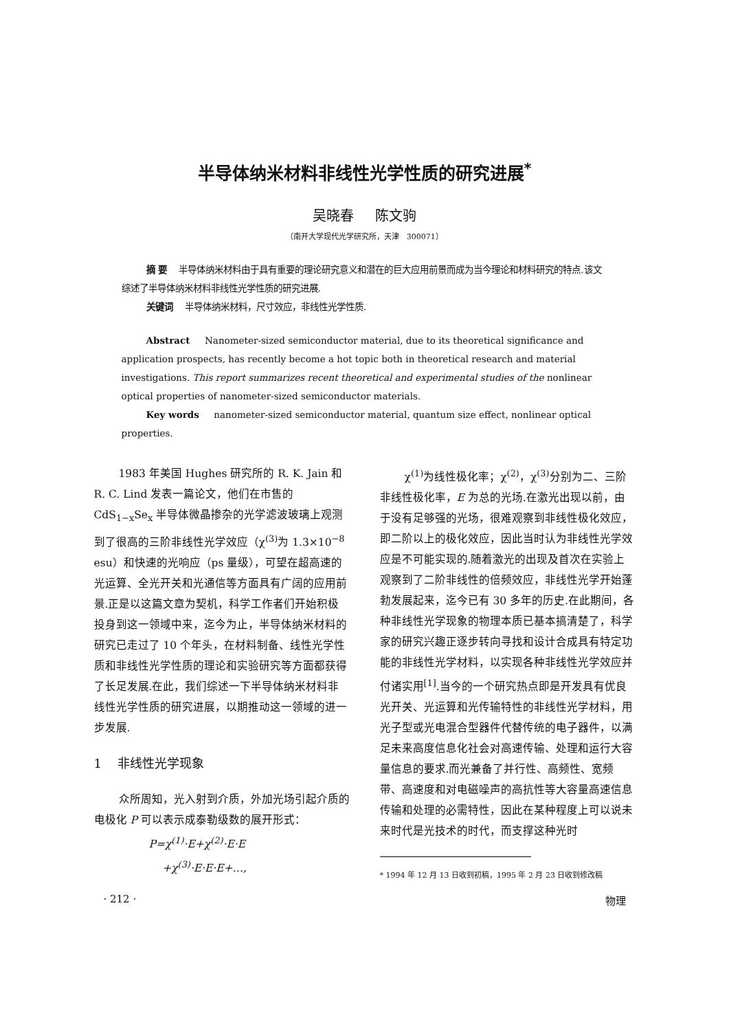半导体纳米材料非线性光学性质的研究进展<sup>*</sup>
吴晓春 陈文驹
（南开大学现代光学研究所，天津 300071）
摘 要 半导体纳米材料由于具有重要的理论研究意义和潜在的巨大应用前景而成为当今理论和材料研究的特点.该文综述了半导体纳米材料非线性光学性质的研究进展.
关键词 半导体纳米材料，尺寸效应，非线性光学性质.
Abstract Nanometer-sized semiconductor material, due to its theoretical significance and application prospects, has recently become a hot topic both in theoretical research and material investigations. This report summarizes recent theoretical and experimental studies of the nonlinear optical properties of nanometer-sized semiconductor materials.
Key words nanometer-sized semiconductor material, quantum size effect, nonlinear optical properties.
1983 年美国 Hughes 研究所的 R. K. Jain 和 R. C. Lind 发表一篇论文，他们在市售的 CdS<sub>1−x</sub>Se<sub>x</sub> 半导体微晶掺杂的光学滤波玻璃上观测到了很高的三阶非线性光学效应（χ<sup>(3)</sup>为 1.3×10<sup>−8</sup> esu）和快速的光响应（ps 量级），可望在超高速的光运算、全光开关和光通信等方面具有广阔的应用前景.正是以这篇文章为契机，科学工作者们开始积极投身到这一领域中来，迄今为止，半导体纳米材料的研究已走过了 10 个年头，在材料制备、线性光学性质和非线性光学性质的理论和实验研究等方面都获得了长足发展.在此，我们综述一下半导体纳米材料非线性光学性质的研究进展，以期推动这一领域的进一步发展.
1 非线性光学现象
众所周知，光入射到介质，外加光场引起介质的电极化 P 可以表示成泰勒级数的展开形式：
P=χ<sup>(1)</sup>·E+χ<sup>(2)</sup>·E·E
+χ<sup>(3)</sup>·E·E·E+…,
χ<sup>(1)</sup>为线性极化率；χ<sup>(2)</sup>，χ<sup>(3)</sup>分别为二、三阶非线性极化率，E 为总的光场.在激光出现以前，由于没有足够强的光场，很难观察到非线性极化效应，即二阶以上的极化效应，因此当时认为非线性光学效应是不可能实现的.随着激光的出现及首次在实验上观察到了二阶非线性的倍频效应，非线性光学开始蓬勃发展起来，迄今已有 30 多年的历史.在此期间，各种非线性光学现象的物理本质已基本搞清楚了，科学家的研究兴趣正逐步转向寻找和设计合成具有特定功能的非线性光学材料，以实现各种非线性光学效应并付诸实用<sup>[1]</sup>.当今的一个研究热点即是开发具有优良光开关、光运算和光传输特性的非线性光学材料，用光子型或光电混合型器件代替传统的电子器件，以满足未来高度信息化社会对高速传输、处理和运行大容量信息的要求.而光兼备了并行性、高频性、宽频带、高速度和对电磁噪声的高抗性等大容量高速信息传输和处理的必需特性，因此在某种程度上可以说未来时代是光技术的时代，而支撑这种光时
* 1994 年 12 月 13 日收到初稿，1995 年 2 月 23 日收到修改稿
· 212 · 物理